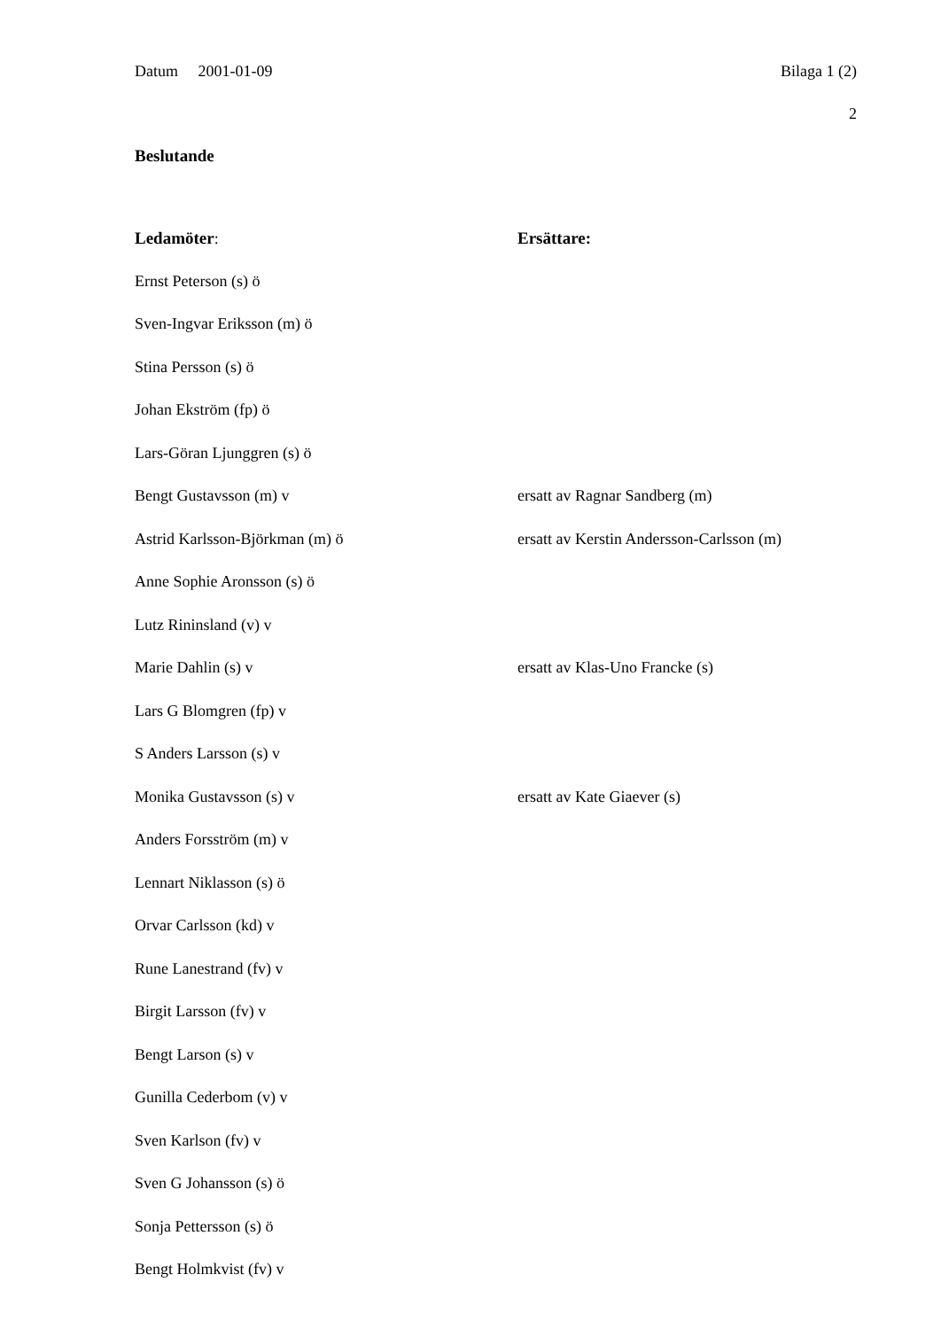Datum 2001-01-09 Bilaga 1 (2)
2
Beslutande
Ledamöter: Ersättare:
Ernst Peterson (s) ö
Sven-Ingvar Eriksson (m) ö
Stina Persson (s) ö
Johan Ekström (fp) ö
Lars-Göran Ljunggren (s) ö
Bengt Gustavsson (m) v ersatt av Ragnar Sandberg (m)
Astrid Karlsson-Björkman (m) ö ersatt av Kerstin Andersson-Carlsson (m)
Anne Sophie Aronsson (s) ö
Lutz Rininsland (v) v
Marie Dahlin (s) v ersatt av Klas-Uno Francke (s)
Lars G Blomgren (fp) v
S Anders Larsson (s) v
Monika Gustavsson (s) v ersatt av Kate Giaever (s)
Anders Forsström (m) v
Lennart Niklasson (s) ö
Orvar Carlsson (kd) v
Rune Lanestrand (fv) v
Birgit Larsson (fv) v
Bengt Larson (s) v
Gunilla Cederbom (v) v
Sven Karlson (fv) v
Sven G Johansson (s) ö
Sonja Pettersson (s) ö
Bengt Holmkvist (fv) v